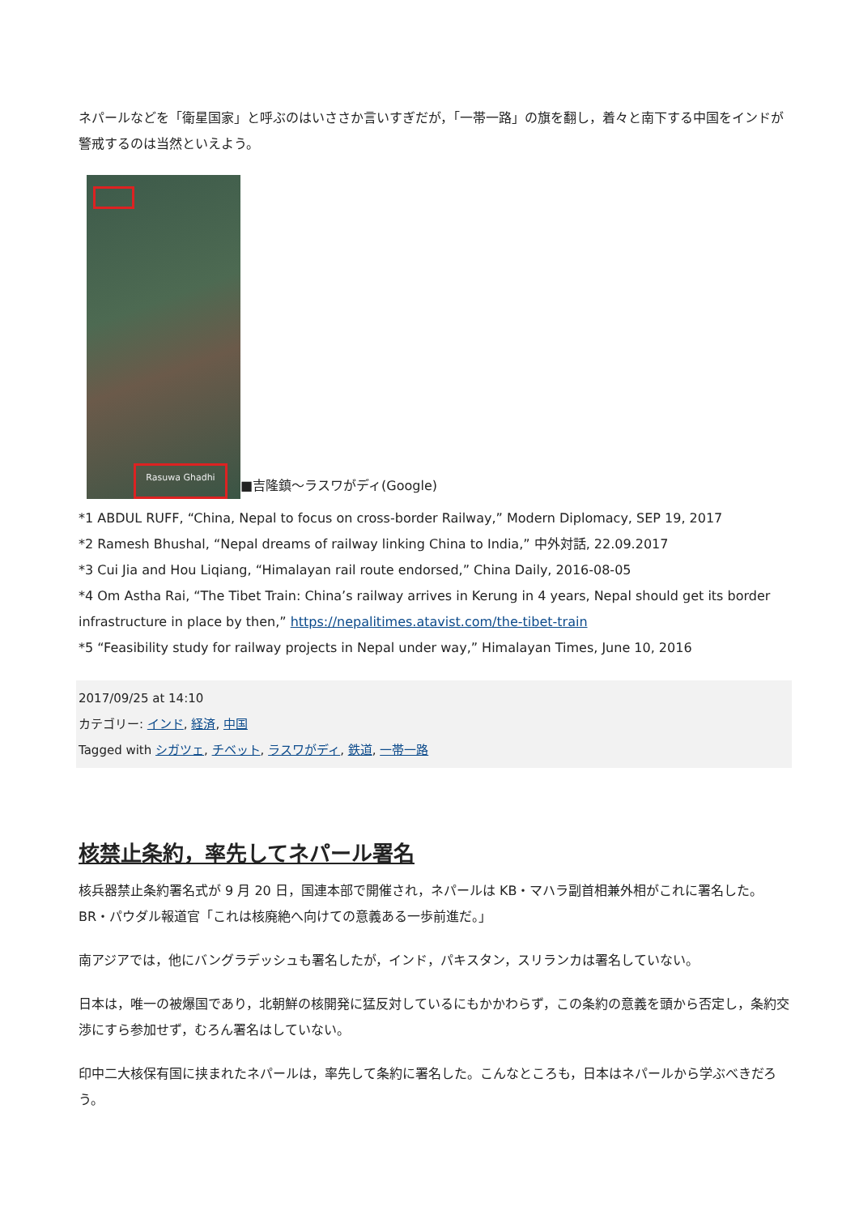ネパールなどを「衛星国家」と呼ぶのはいささか言いすぎだが，「一帯一路」の旗を翻し，着々と南下する中国をインドが警戒するのは当然といえよう。
Rasuwa Ghadhi
■吉隆鎮～ラスワがディ(Google)
*1 ABDUL RUFF, “China, Nepal to focus on cross-border Railway,” Modern Diplomacy, SEP 19, 2017
*2 Ramesh Bhushal, “Nepal dreams of railway linking China to India,” 中外対話, 22.09.2017
*3 Cui Jia and Hou Liqiang, “Himalayan rail route endorsed,” China Daily, 2016-08-05
*4 Om Astha Rai, “The Tibet Train: China’s railway arrives in Kerung in 4 years, Nepal should get its border infrastructure in place by then,” https://nepalitimes.atavist.com/the-tibet-train
*5 “Feasibility study for railway projects in Nepal under way,” Himalayan Times, June 10, 2016
2017/09/25 at 14:10
カテゴリー: インド, 経済, 中国
Tagged with シガツェ, チベット, ラスワがディ, 鉄道, 一帯一路
核禁止条約，率先してネパール署名
核兵器禁止条約署名式が 9 月 20 日，国連本部で開催され，ネパールは KB・マハラ副首相兼外相がこれに署名した。BR・パウダル報道官「これは核廃絶へ向けての意義ある一歩前進だ。」
南アジアでは，他にバングラデッシュも署名したが，インド，パキスタン，スリランカは署名していない。
日本は，唯一の被爆国であり，北朝鮮の核開発に猛反対しているにもかかわらず，この条約の意義を頭から否定し，条約交渉にすら参加せず，むろん署名はしていない。
印中二大核保有国に挟まれたネパールは，率先して条約に署名した。こんなところも，日本はネパールから学ぶべきだろう。